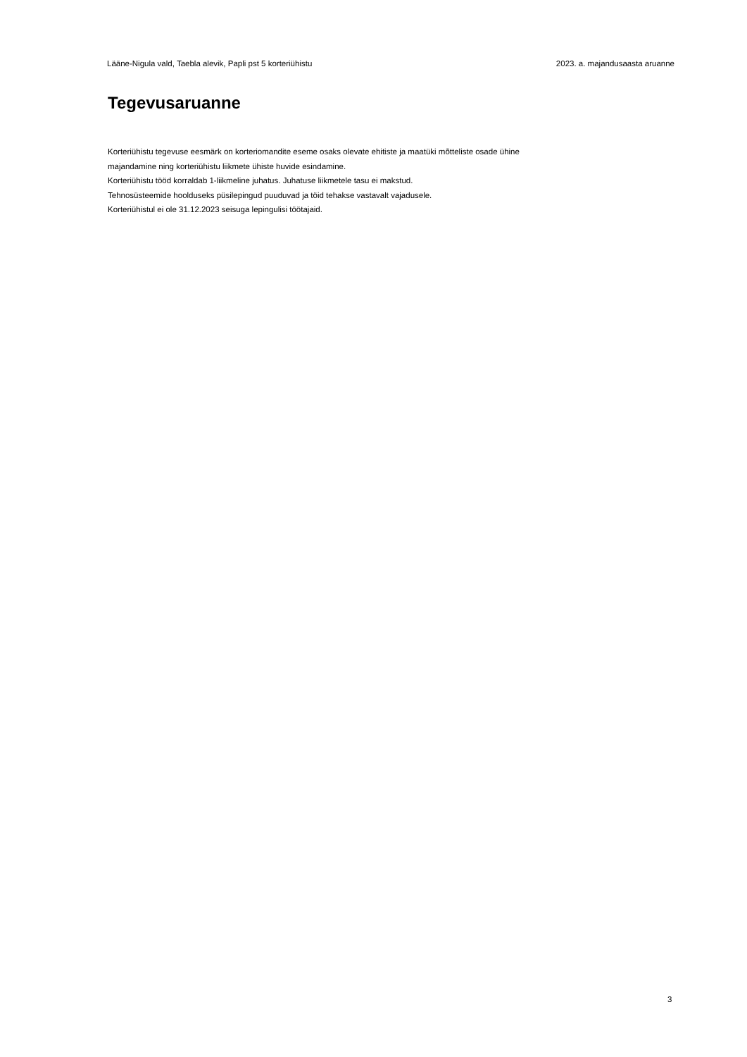Lääne-Nigula vald, Taebla alevik, Papli pst 5 korteriühistu 2023. a. majandusaasta aruanne
Tegevusaruanne
Korteriühistu tegevuse eesmärk on korteriomandite eseme osaks olevate ehitiste ja maatüki mõtteliste osade ühine
majandamine ning korteriühistu liikmete ühiste huvide esindamine.
Korteriühistu tööd korraldab 1-liikmeline juhatus. Juhatuse liikmetele tasu ei makstud.
Tehnosüsteemide hoolduseks püsilepingud puuduvad ja töid tehakse vastavalt vajadusele.
Korteriühistul ei ole 31.12.2023 seisuga lepingulisi töötajaid.
3